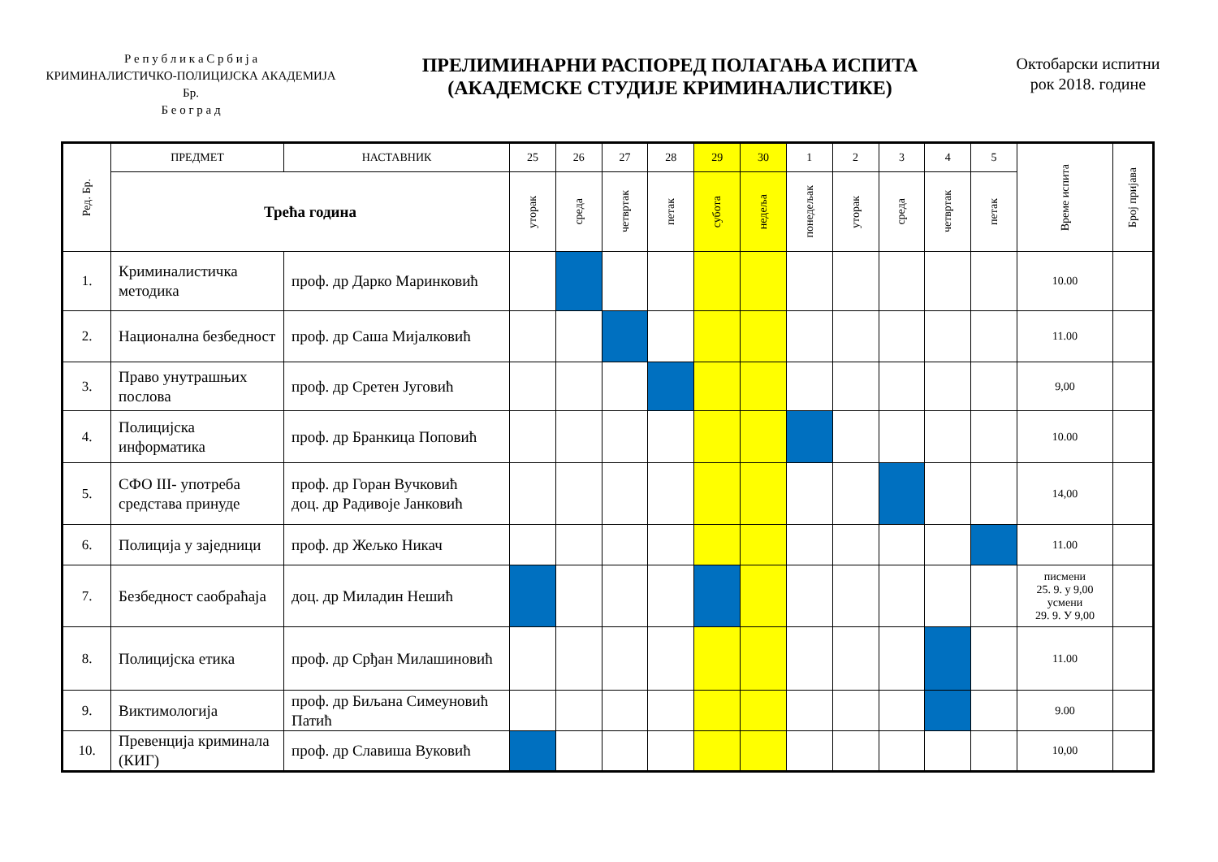Р е п у б л и к а С р б и ј а
КРИМИНАЛИСТИЧКО-ПОЛИЦИЈСКА АКАДЕМИЈА
Бр.
Б е о г р а д
ПРЕЛИМИНАРНИ РАСПОРЕД ПОЛАГАЊА ИСПИТА
(АКАДЕМСКЕ СТУДИЈЕ КРИМИНАЛИСТИКЕ)
Октобарски испитни
рок 2018. године
| Ред. Бр. | ПРЕДМЕТ | НАСТАВНИК | 25 | 26 | 27 | 28 | 29 | 30 | 1 | 2 | 3 | 4 | 5 | Време испита | Број пријава |
| --- | --- | --- | --- | --- | --- | --- | --- | --- | --- | --- | --- | --- | --- | --- | --- |
| | Трећа година | | уторак | среда | четвртак | петак | субота | недеља | понедељак | уторак | среда | четвртак | петак | | |
| 1. | Криминалистичка методика | проф. др Дарко Маринковић | | | | | | | | | | | | 10.00 | |
| 2. | Национална безбедност | проф. др Саша Мијалковић | | | | | | | | | | | | 11.00 | |
| 3. | Право унутрашњих послова | проф. др Сретен Југовић | | | | | | | | | | | | 9,00 | |
| 4. | Полицијска информатика | проф. др Бранкица Поповић | | | | | | | | | | | | 10.00 | |
| 5. | СФО III- употреба средстава принуде | проф. др Горан Вучковић доц. др Радивоје Јанковић | | | | | | | | | | | | 14,00 | |
| 6. | Полиција у заједници | проф. др Жељко Никач | | | | | | | | | | | | 11.00 | |
| 7. | Безбедност саобраћаја | доц. др Миладин Нешић | | | | | | | | | | | | писмени 25. 9. у 9,00 усмени 29. 9. У 9,00 | |
| 8. | Полицијска етика | проф. др Срђан Милашиновић | | | | | | | | | | | | 11.00 | |
| 9. | Виктимологија | проф. др Биљана Симеуновић Патић | | | | | | | | | | | | 9.00 | |
| 10. | Превенција криминала (КИГ) | проф. др Славиша Вуковић | | | | | | | | | | | | 10,00 | |